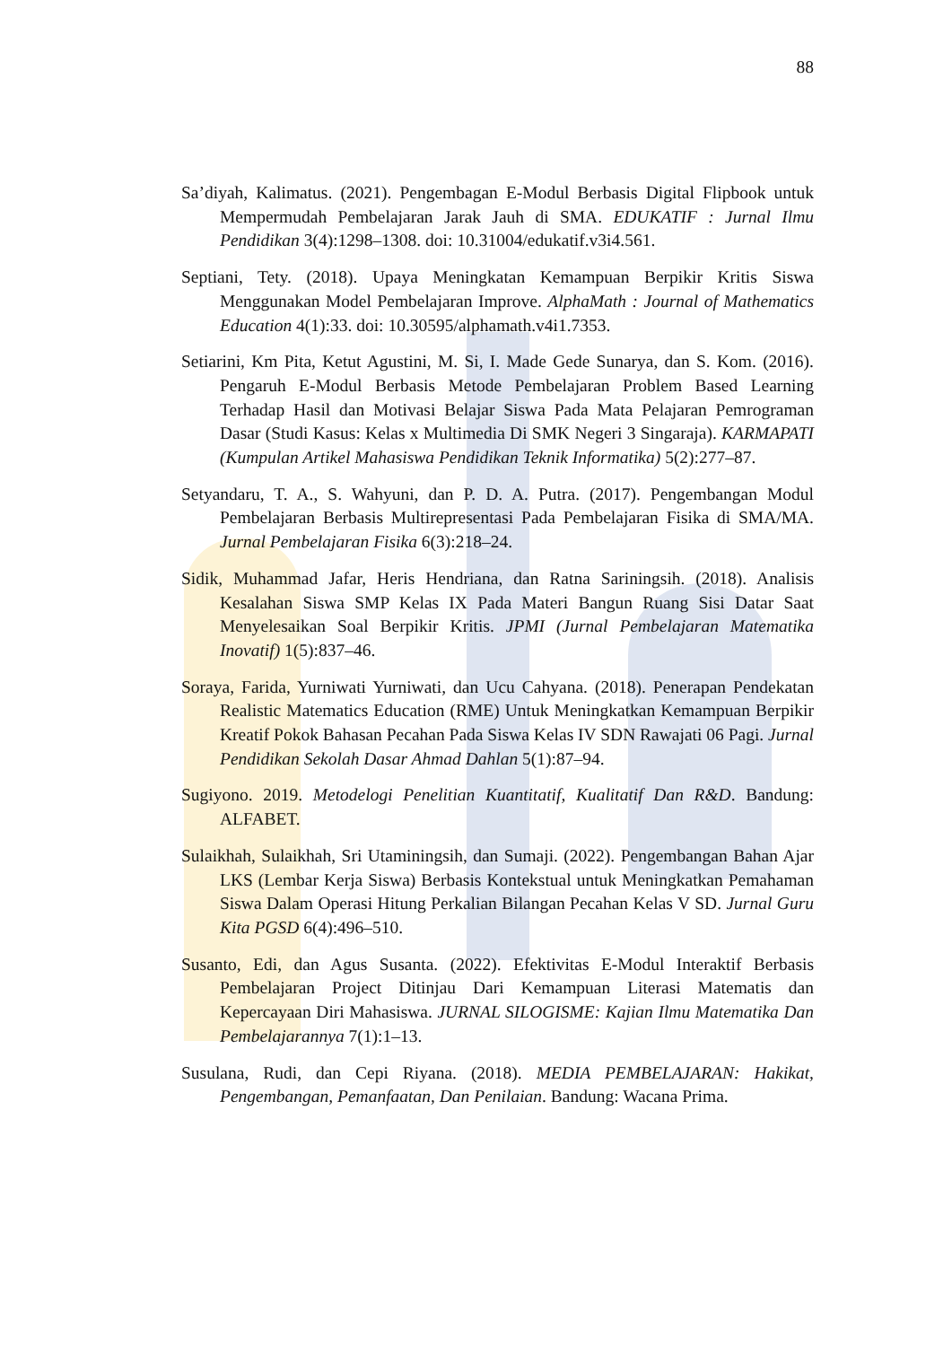88
Sa’diyah, Kalimatus. (2021). Pengembagan E-Modul Berbasis Digital Flipbook untuk Mempermudah Pembelajaran Jarak Jauh di SMA. EDUKATIF : Jurnal Ilmu Pendidikan 3(4):1298–1308. doi: 10.31004/edukatif.v3i4.561.
Septiani, Tety. (2018). Upaya Meningkatan Kemampuan Berpikir Kritis Siswa Menggunakan Model Pembelajaran Improve. AlphaMath : Journal of Mathematics Education 4(1):33. doi: 10.30595/alphamath.v4i1.7353.
Setiarini, Km Pita, Ketut Agustini, M. Si, I. Made Gede Sunarya, dan S. Kom. (2016). Pengaruh E-Modul Berbasis Metode Pembelajaran Problem Based Learning Terhadap Hasil dan Motivasi Belajar Siswa Pada Mata Pelajaran Pemrograman Dasar (Studi Kasus: Kelas x Multimedia Di SMK Negeri 3 Singaraja). KARMAPATI (Kumpulan Artikel Mahasiswa Pendidikan Teknik Informatika) 5(2):277–87.
Setyandaru, T. A., S. Wahyuni, dan P. D. A. Putra. (2017). Pengembangan Modul Pembelajaran Berbasis Multirepresentasi Pada Pembelajaran Fisika di SMA/MA. Jurnal Pembelajaran Fisika 6(3):218–24.
Sidik, Muhammad Jafar, Heris Hendriana, dan Ratna Sariningsih. (2018). Analisis Kesalahan Siswa SMP Kelas IX Pada Materi Bangun Ruang Sisi Datar Saat Menyelesaikan Soal Berpikir Kritis. JPMI (Jurnal Pembelajaran Matematika Inovatif) 1(5):837–46.
Soraya, Farida, Yurniwati Yurniwati, dan Ucu Cahyana. (2018). Penerapan Pendekatan Realistic Matematics Education (RME) Untuk Meningkatkan Kemampuan Berpikir Kreatif Pokok Bahasan Pecahan Pada Siswa Kelas IV SDN Rawajati 06 Pagi. Jurnal Pendidikan Sekolah Dasar Ahmad Dahlan 5(1):87–94.
Sugiyono. 2019. Metodelogi Penelitian Kuantitatif, Kualitatif Dan R&D. Bandung: ALFABET.
Sulaikhah, Sulaikhah, Sri Utaminingsih, dan Sumaji. (2022). Pengembangan Bahan Ajar LKS (Lembar Kerja Siswa) Berbasis Kontekstual untuk Meningkatkan Pemahaman Siswa Dalam Operasi Hitung Perkalian Bilangan Pecahan Kelas V SD. Jurnal Guru Kita PGSD 6(4):496–510.
Susanto, Edi, dan Agus Susanta. (2022). Efektivitas E-Modul Interaktif Berbasis Pembelajaran Project Ditinjau Dari Kemampuan Literasi Matematis dan Kepercayaan Diri Mahasiswa. JURNAL SILOGISME: Kajian Ilmu Matematika Dan Pembelajarannya 7(1):1–13.
Susulana, Rudi, dan Cepi Riyana. (2018). MEDIA PEMBELAJARAN: Hakikat, Pengembangan, Pemanfaatan, Dan Penilaian. Bandung: Wacana Prima.